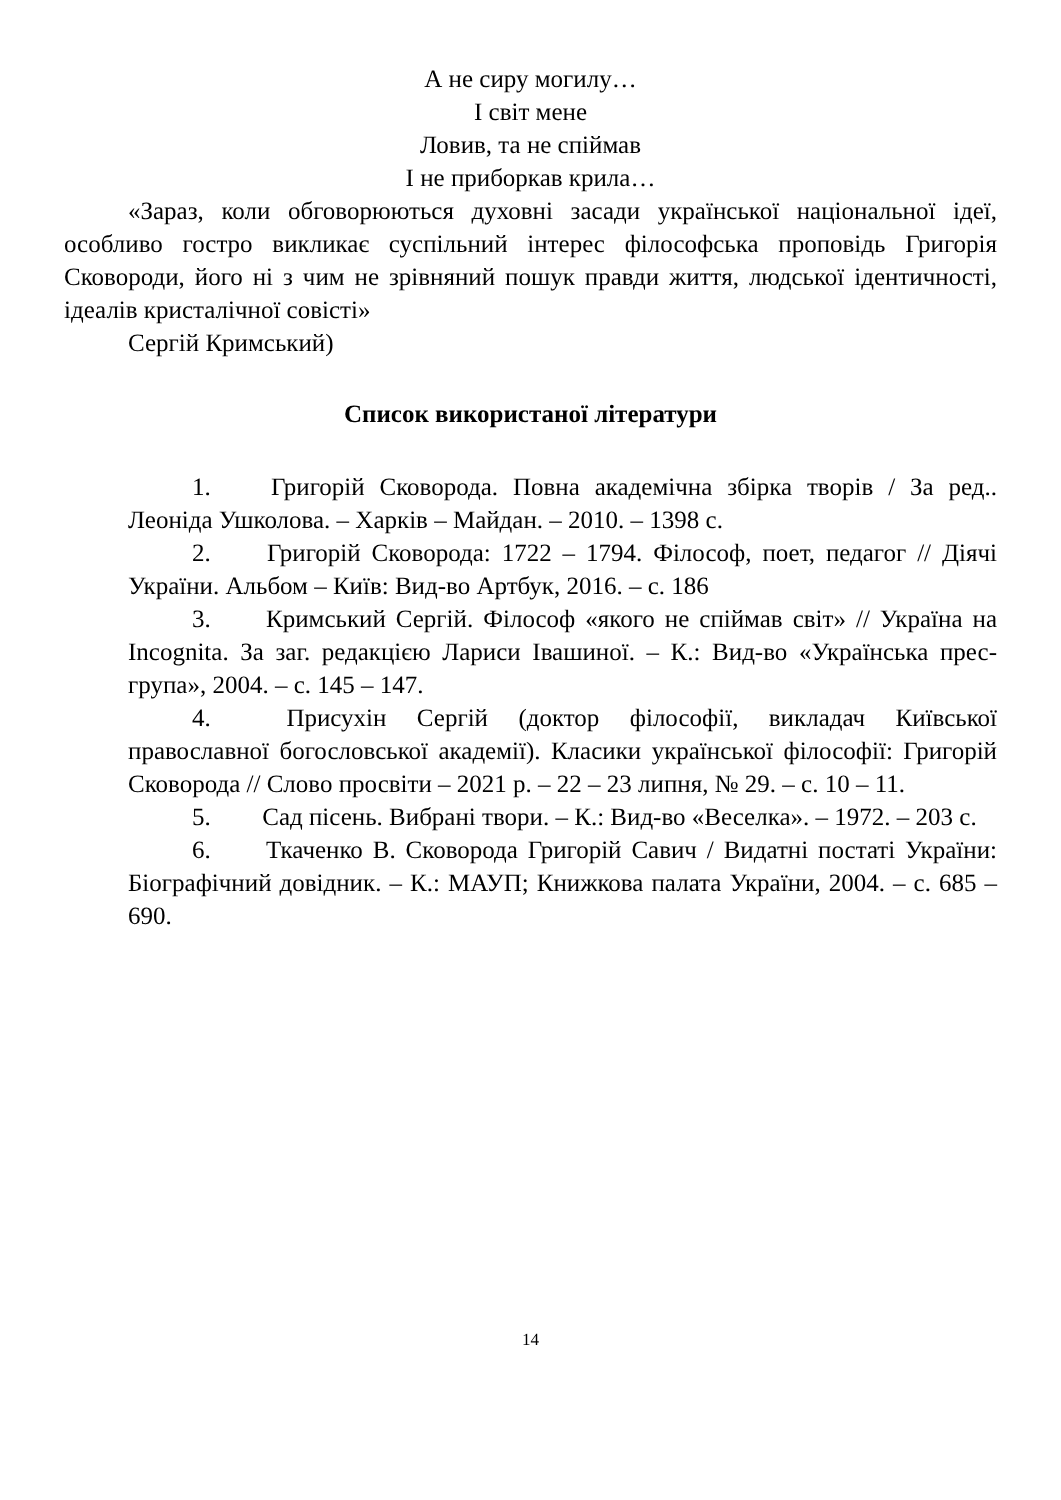А не сиру могилу…
І світ мене
Ловив, та не спіймав
І не приборкав крила…
«Зараз, коли обговорюються духовні засади української національної ідеї, особливо гостро викликає суспільний інтерес філософська проповідь Григорія Сковороди, його ні з чим не зрівняний пошук правди життя, людської ідентичності, ідеалів кристалічної совісті»
Сергій Кримський)
Список використаної літератури
1. Григорій Сковорода. Повна академічна збірка творів / За ред.. Леоніда Ушколова. – Харків – Майдан. – 2010. – 1398 с.
2. Григорій Сковорода: 1722 – 1794. Філософ, поет, педагог // Діячі України. Альбом – Київ: Вид-во Артбук, 2016. – с. 186
3. Кримський Сергій. Філософ «якого не спіймав світ» // Україна на Incognita. За заг. редакцією Лариси Івашиної. – К.: Вид-во «Українська прес-група», 2004. – с. 145 – 147.
4. Присухін Сергій (доктор філософії, викладач Київської православної богословської академії). Класики української філософії: Григорій Сковорода // Слово просвіти – 2021 р. – 22 – 23 липня, № 29. – с. 10 – 11.
5. Сад пісень. Вибрані твори. – К.: Вид-во «Веселка». – 1972. – 203 с.
6. Ткаченко В. Сковорода Григорій Савич / Видатні постаті України: Біографічний довідник. – К.: МАУП; Книжкова палата України, 2004. – с. 685 – 690.
14